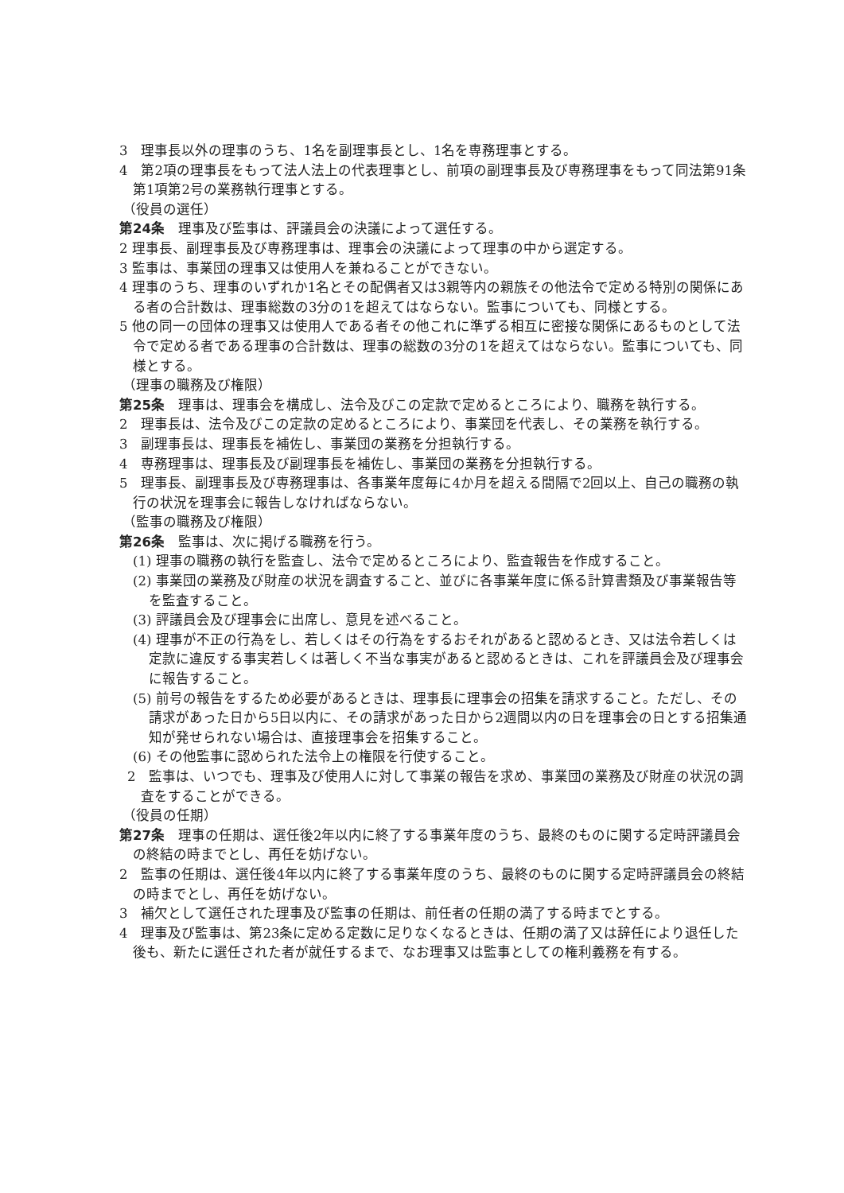3　理事長以外の理事のうち、1名を副理事長とし、1名を専務理事とする。
4　第2項の理事長をもって法人法上の代表理事とし、前項の副理事長及び専務理事をもって同法第91条第1項第2号の業務執行理事とする。
（役員の選任）
第24条　理事及び監事は、評議員会の決議によって選任する。
2 理事長、副理事長及び専務理事は、理事会の決議によって理事の中から選定する。
3 監事は、事業団の理事又は使用人を兼ねることができない。
4 理事のうち、理事のいずれか1名とその配偶者又は3親等内の親族その他法令で定める特別の関係にある者の合計数は、理事総数の3分の1を超えてはならない。監事についても、同様とする。
5 他の同一の団体の理事又は使用人である者その他これに準ずる相互に密接な関係にあるものとして法令で定める者である理事の合計数は、理事の総数の3分の1を超えてはならない。監事についても、同様とする。
（理事の職務及び権限）
第25条　理事は、理事会を構成し、法令及びこの定款で定めるところにより、職務を執行する。
2　理事長は、法令及びこの定款の定めるところにより、事業団を代表し、その業務を執行する。
3　副理事長は、理事長を補佐し、事業団の業務を分担執行する。
4　専務理事は、理事長及び副理事長を補佐し、事業団の業務を分担執行する。
5　理事長、副理事長及び専務理事は、各事業年度毎に4か月を超える間隔で2回以上、自己の職務の執行の状況を理事会に報告しなければならない。
（監事の職務及び権限）
第26条　監事は、次に掲げる職務を行う。
(1) 理事の職務の執行を監査し、法令で定めるところにより、監査報告を作成すること。
(2) 事業団の業務及び財産の状況を調査すること、並びに各事業年度に係る計算書類及び事業報告等を監査すること。
(3) 評議員会及び理事会に出席し、意見を述べること。
(4) 理事が不正の行為をし、若しくはその行為をするおそれがあると認めるとき、又は法令若しくは定款に違反する事実若しくは著しく不当な事実があると認めるときは、これを評議員会及び理事会に報告すること。
(5) 前号の報告をするため必要があるときは、理事長に理事会の招集を請求すること。ただし、その請求があった日から5日以内に、その請求があった日から2週間以内の日を理事会の日とする招集通知が発せられない場合は、直接理事会を招集すること。
(6) その他監事に認められた法令上の権限を行使すること。
2　監事は、いつでも、理事及び使用人に対して事業の報告を求め、事業団の業務及び財産の状況の調査をすることができる。
（役員の任期）
第27条　理事の任期は、選任後2年以内に終了する事業年度のうち、最終のものに関する定時評議員会の終結の時までとし、再任を妨げない。
2　監事の任期は、選任後4年以内に終了する事業年度のうち、最終のものに関する定時評議員会の終結の時までとし、再任を妨げない。
3　補欠として選任された理事及び監事の任期は、前任者の任期の満了する時までとする。
4　理事及び監事は、第23条に定める定数に足りなくなるときは、任期の満了又は辞任により退任した後も、新たに選任された者が就任するまで、なお理事又は監事としての権利義務を有する。